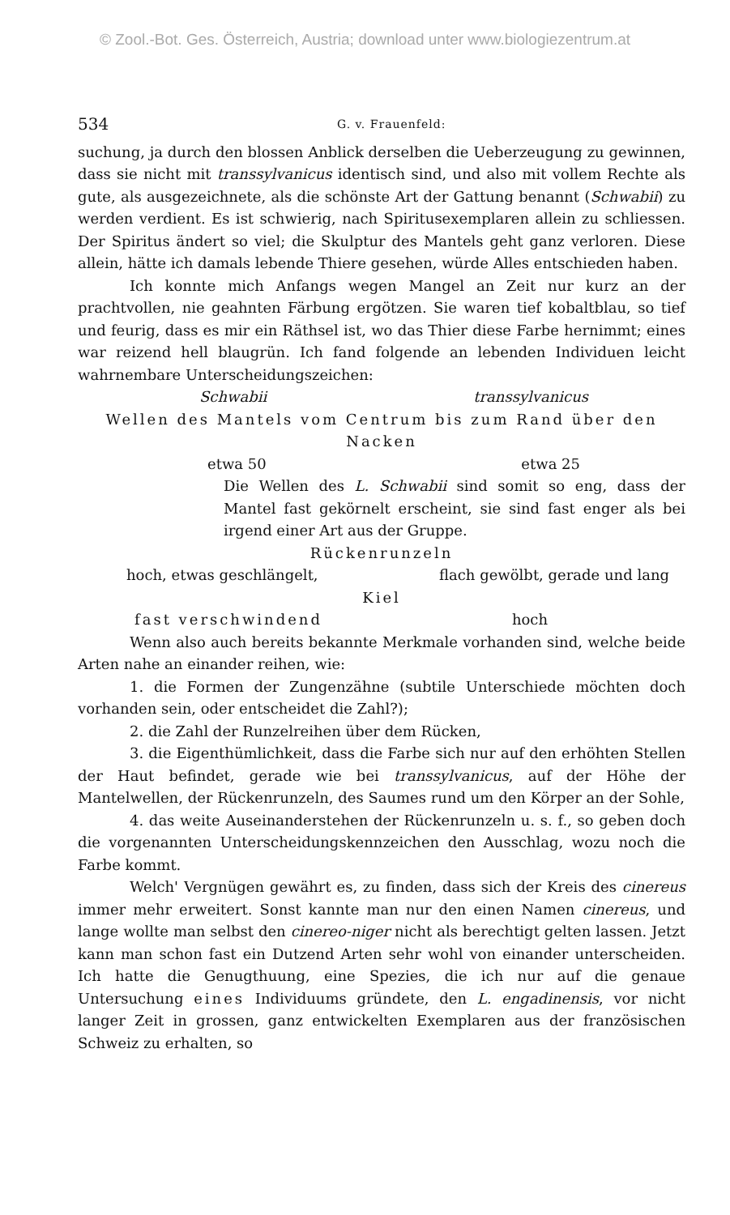© Zool.-Bot. Ges. Österreich, Austria; download unter www.biologiezentrum.at
534 G. v. Frauenfeld:
suchung, ja durch den blossen Anblick derselben die Ueberzeugung zu gewinnen, dass sie nicht mit transsylvanicus identisch sind, und also mit vollem Rechte als gute, als ausgezeichnete, als die schönste Art der Gattung benannt (Schwabii) zu werden verdient. Es ist schwierig, nach Spiritusexemplaren allein zu schliessen. Der Spiritus ändert so viel; die Skulptur des Mantels geht ganz verloren. Diese allein, hätte ich damals lebende Thiere gesehen, würde Alles entschieden haben.
Ich konnte mich Anfangs wegen Mangel an Zeit nur kurz an der prachtvollen, nie geahnten Färbung ergötzen. Sie waren tief kobaltblau, so tief und feurig, dass es mir ein Räthsel ist, wo das Thier diese Farbe hernimmt; eines war reizend hell blaugrün. Ich fand folgende an lebenden Individuen leicht wahrnembare Unterscheidungszeichen:
Schwabii transsylvanicus
Wellen des Mantels vom Centrum bis zum Rand über den Nacken
etwa 50 etwa 25
Die Wellen des L. Schwabii sind somit so eng, dass der Mantel fast gekörnelt erscheint, sie sind fast enger als bei irgend einer Art aus der Gruppe.
Rückenrunzeln
hoch, etwas geschlängelt, flach gewölbt, gerade und lang
Kiel
fast verschwindend hoch
Wenn also auch bereits bekannte Merkmale vorhanden sind, welche beide Arten nahe an einander reihen, wie:
1. die Formen der Zungenzähne (subtile Unterschiede möchten doch vorhanden sein, oder entscheidet die Zahl?);
2. die Zahl der Runzelreihen über dem Rücken,
3. die Eigenthümlichkeit, dass die Farbe sich nur auf den erhöhten Stellen der Haut befindet, gerade wie bei transsylvanicus, auf der Höhe der Mantelwellen, der Rückenrunzeln, des Saumes rund um den Körper an der Sohle,
4. das weite Auseinanderstehen der Rückenrunzeln u. s. f., so geben doch die vorgenannten Unterscheidungskennzeichen den Ausschlag, wozu noch die Farbe kommt.
Welch' Vergnügen gewährt es, zu finden, dass sich der Kreis des cinereus immer mehr erweitert. Sonst kannte man nur den einen Namen cinereus, und lange wollte man selbst den cinereo-niger nicht als berechtigt gelten lassen. Jetzt kann man schon fast ein Dutzend Arten sehr wohl von einander unterscheiden. Ich hatte die Genugthuung, eine Spezies, die ich nur auf die genaue Untersuchung eines Individuums gründete, den L. engadinensis, vor nicht langer Zeit in grossen, ganz entwickelten Exemplaren aus der französischen Schweiz zu erhalten, so